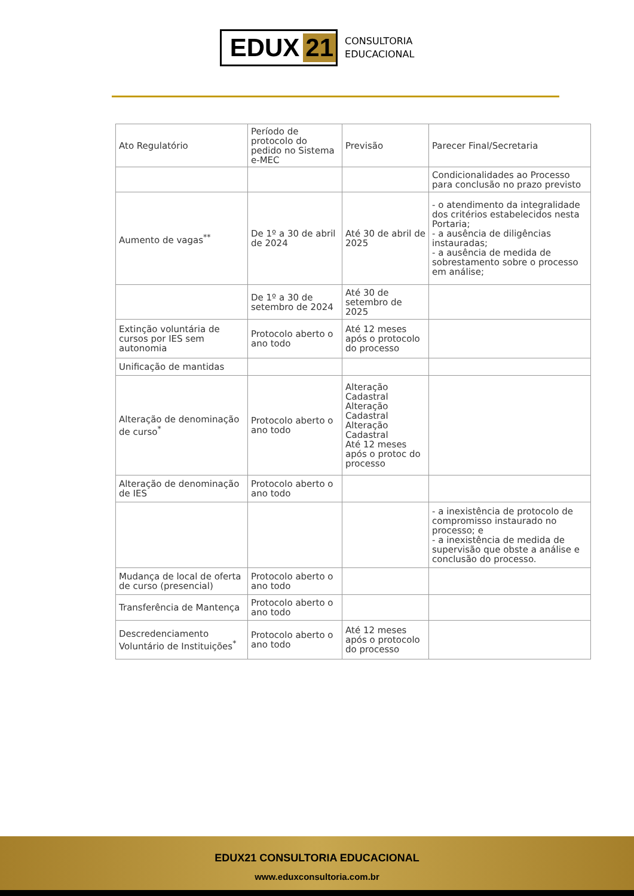EDUX 21
CONSULTORIA
EDUCACIONAL
| Ato Regulatório | Período de protocolo do pedido no Sistema e-MEC | Previsão | Parecer Final/Secretaria |
| | | | Condicionalidades ao Processo para conclusão no prazo previsto |
| Aumento de vagas<sup>**</sup> | De 1º a 30 de abril de 2024 | Até 30 de abril de 2025 | - o atendimento da integralidade dos critérios estabelecidos nesta Portaria; - a ausência de diligências instauradas; - a ausência de medida de sobrestamento sobre o processo em análise; |
| | De 1º a 30 de setembro de 2024 | Até 30 de setembro de 2025 | |
| Extinção voluntária de cursos por IES sem autonomia | Protocolo aberto o ano todo | Até 12 meses após o protocolo do processo | |
| Unificação de mantidas | | | |
| Alteração de denominação de curso<sup>*</sup> | Protocolo aberto o ano todo | Alteração Cadastral Alteração Cadastral Alteração Cadastral Até 12 meses após o protoc do processo | |
| Alteração de denominação de IES | Protocolo aberto o ano todo | | |
| | | | - a inexistência de protocolo de compromisso instaurado no processo; e - a inexistência de medida de supervisão que obste a análise e conclusão do processo. |
| Mudança de local de oferta de curso (presencial) | Protocolo aberto o ano todo | | |
| Transferência de Mantença | Protocolo aberto o ano todo | | |
| Descredenciamento Voluntário de Instituições<sup>*</sup> | Protocolo aberto o ano todo | Até 12 meses após o protocolo do processo | |
EDUX21 CONSULTORIA EDUCACIONAL
www.eduxconsultoria.com.br